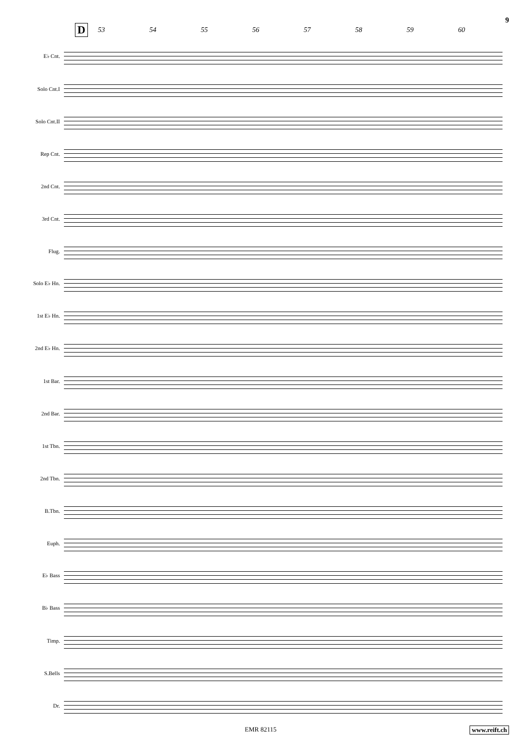9
D 53 54 55 56 57 58 59 60
E♭ Cnt.
Solo Cnt.I
Solo Cnt.II
Rep Cnt.
2nd Cnt.
3rd Cnt.
Flug.
Solo E♭ Hn.
1st E♭ Hn.
2nd E♭ Hn.
1st Bar.
2nd Bar.
1st Tbn.
2nd Tbn.
B.Tbn.
Euph.
E♭ Bass
B♭ Bass
Timp.
S.Bells
Dr.
EMR 82115 www.reift.ch